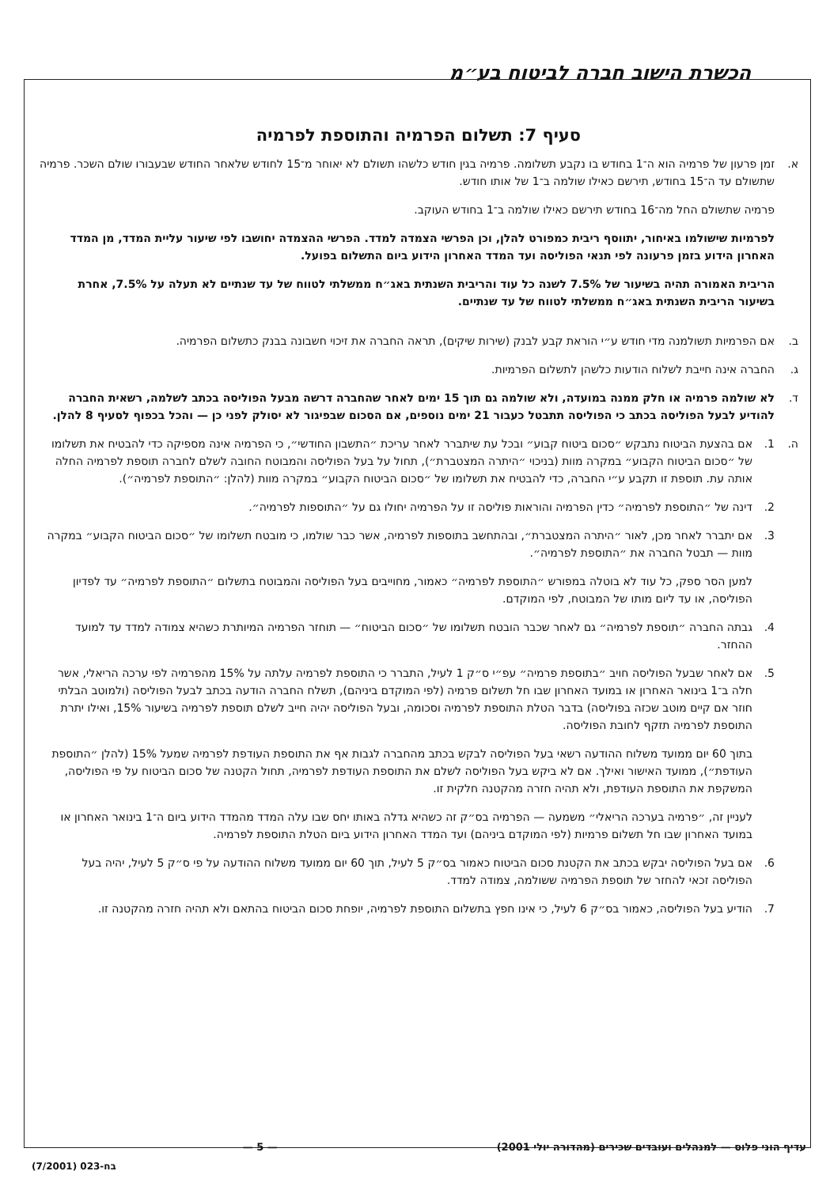הכשרת הישוב חברה לביטוח בע״מ
סעיף 7: תשלום הפרמיה והתוספת לפרמיה
א. זמן פרעון של פרמיה הוא ה־1 בחודש בו נקבע תשלומה. פרמיה בגין חודש כלשהו תשולם לא יאוחר מ־15 לחודש שלאחר החודש שבעבורו שולם השכר. פרמיה שתשולם עד ה־15 בחודש, תירשם כאילו שולמה ב־1 של אותו חודש.
פרמיה שתשולם החל מה־16 בחודש תירשם כאילו שולמה ב־1 בחודש העוקב.
לפרמיות שישולמו באיחור, יתווסף ריבית כמפורט להלן, וכן הפרשי הצמדה למדד. הפרשי ההצמדה יחושבו לפי שיעור עליית המדד, מן המדד האחרון הידוע בזמן פרעונה לפי תנאי הפוליסה ועד המדד האחרון הידוע ביום התשלום בפועל.
הריבית האמורה תהיה בשיעור של 7.5% לשנה כל עוד והריבית השנתית באג״ח ממשלתי לטווח של עד שנתיים לא תעלה על 7.5%, אחרת בשיעור הריבית השנתית באג״ח ממשלתי לטווח של עד שנתיים.
ב. אם הפרמיות תשולמנה מדי חודש ע״י הוראת קבע לבנק (שירות שיקים), תראה החברה את זיכוי חשבונה בבנק כתשלום הפרמיה.
ג. החברה אינה חייבת לשלוח הודעות כלשהן לתשלום הפרמיות.
ד. לא שולמה פרמיה או חלק ממנה במועדה, ולא שולמה גם תוך 15 ימים לאחר שהחברה דרשה מבעל הפוליסה בכתב לשלמה, רשאית החברה להודיע לבעל הפוליסה בכתב כי הפוליסה תתבטל כעבור 21 ימים נוספים, אם הסכום שבפיגור לא יסולק לפני כן — והכל בכפוף לסעיף 8 להלן.
ה. 1. אם בהצעת הביטוח נתבקש ״סכום ביטוח קבוע״ ובכל עת שיתברר לאחר עריכת ״התשבון החודשי״, כי הפרמיה אינה מספיקה כדי להבטיח את תשלומו של ״סכום הביטוח הקבוע״ במקרה מוות (בניכוי ״היתרה המצטברת״), תחול על בעל הפוליסה והמבוטח החובה לשלם לחברה תוספת לפרמיה החלה אותה עת. תוספת זו תקבע ע״י החברה, כדי להבטיח את תשלומו של ״סכום הביטוח הקבוע״ במקרה מוות (להלן: ״התוספת לפרמיה״).
2. דינה של ״התוספת לפרמיה״ כדין הפרמיה והוראות פוליסה זו על הפרמיה יחולו גם על ״התוספות לפרמיה״.
3. אם יתברר לאחר מכן, לאור ״היתרה המצטברת״, ובהתחשב בתוספות לפרמיה, אשר כבר שולמו, כי מובטח תשלומו של ״סכום הביטוח הקבוע״ במקרה מוות — תבטל החברה את ״התוספת לפרמיה״.
למען הסר ספק, כל עוד לא בוטלה במפורש ״התוספת לפרמיה״ כאמור, מחוייבים בעל הפוליסה והמבוטח בתשלום ״התוספת לפרמיה״ עד לפדיון הפוליסה, או עד ליום מותו של המבוטח, לפי המוקדם.
4. גבתה החברה ״תוספת לפרמיה״ גם לאחר שכבר הובטח תשלומו של ״סכום הביטוח״ — תוחזר הפרמיה המיותרת כשהיא צמודה למדד עד למועד ההחזר.
5. אם לאחר שבעל הפוליסה חויב ״בתוספת פרמיה״ עפ״י ס״ק 1 לעיל, התברר כי התוספת לפרמיה עלתה על 15% מהפרמיה לפי ערכה הריאלי, אשר חלה ב־1 בינואר האחרון או במועד האחרון שבו חל תשלום פרמיה (לפי המוקדם ביניהם), תשלח החברה הודעה בכתב לבעל הפוליסה (ולמוטב הבלתי חוזר אם קיים מוטב שכזה בפוליסה) בדבר הטלת התוספת לפרמיה וסכומה, ובעל הפוליסה יהיה חייב לשלם תוספת לפרמיה בשיעור 15%, ואילו יתרת התוספת לפרמיה תזקף לחובת הפוליסה.
בתוך 60 יום ממועד משלוח ההודעה רשאי בעל הפוליסה לבקש בכתב מהחברה לגבות אף את התוספת העודפת לפרמיה שמעל 15% (להלן ״התוספת העודפת״), ממועד האישור ואילך. אם לא ביקש בעל הפוליסה לשלם את התוספת העודפת לפרמיה, תחול הקטנה של סכום הביטוח על פי הפוליסה, המשקפת את התוספת העודפת, ולא תהיה חזרה מהקטנה חלקית זו.
לעניין זה, ״פרמיה בערכה הריאלי״ משמעה — הפרמיה בס״ק זה כשהיא גדלה באותו יחס שבו עלה המדד מהמדד הידוע ביום ה־1 בינואר האחרון או במועד האחרון שבו חל תשלום פרמיות (לפי המוקדם ביניהם) ועד המדד האחרון הידוע ביום הטלת התוספת לפרמיה.
6. אם בעל הפוליסה יבקש בכתב את הקטנת סכום הביטוח כאמור בס״ק 5 לעיל, תוך 60 יום ממועד משלוח ההודעה על פי ס״ק 5 לעיל, יהיה בעל הפוליסה זכאי להחזר של תוספת הפרמיה ששולמה, צמודה למדד.
7. הודיע בעל הפוליסה, כאמור בס״ק 6 לעיל, כי אינו חפץ בתשלום התוספת לפרמיה, יופחת סכום הביטוח בהתאם ולא תהיה חזרה מהקטנה זו.
עדיף הוני פלוס — למנהלים ועובדים שכירים (מהדורה יולי 2001) — 5 —
בח-023 (7/2001)